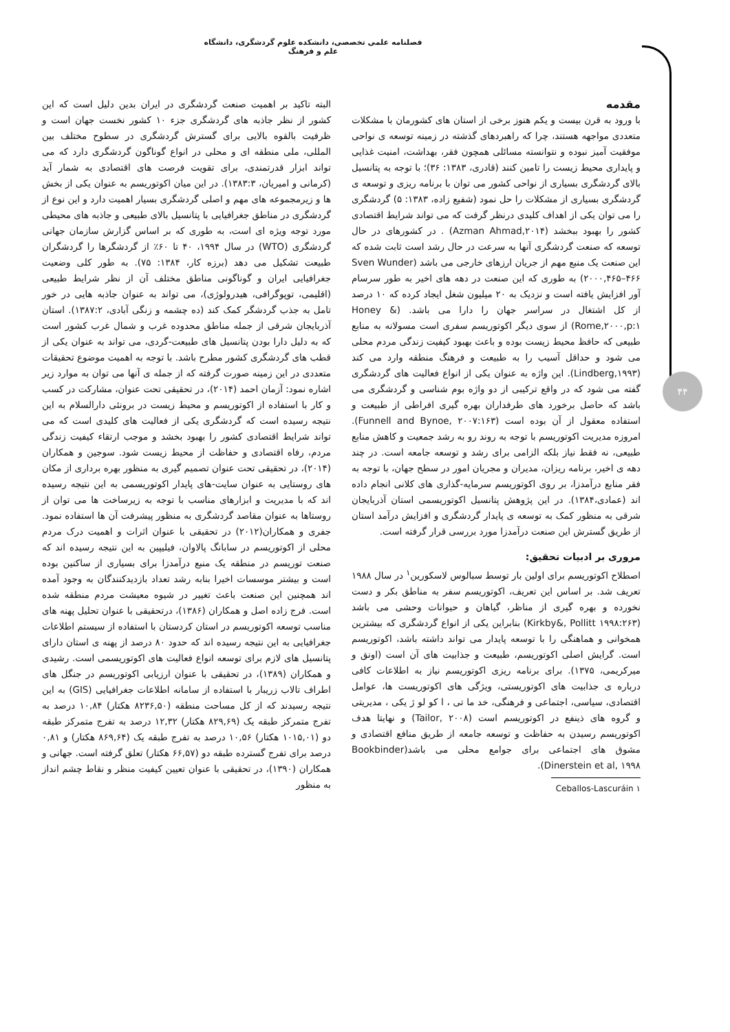فصلنامه علمی تخصصی، دانشکده علوم گردشگری، دانشگاه علم و فرهنگ
۴۴
مقدمه
با ورود به قرن بیست و یکم هنوز برخی از استان های کشورمان با مشکلات متعددی مواجهه هستند، چرا که راهبردهای گذشته در زمینه توسعه ی نواحی موفقیت آمیز نبوده و نتوانسته مسائلی همچون فقر، بهداشت، امنیت غذایی و پایداری محیط زیست را تامین کنند (قادری، ۱۳۸۳: ۳۶)؛ با توجه به پتانسیل بالای گردشگری بسیاری از نواحی کشور می توان با برنامه ریزی و توسعه ی گردشگری بسیاری از مشکلات را حل نمود (شفیع زاده، ۱۳۸۳: ۵) گردشگری را می توان یکی از اهداف کلیدی درنظر گرفت که می تواند شرایط اقتصادی کشور را بهبود ببخشد (Azman Ahmad,۲۰۱۴) . در کشورهای در حال توسعه که صنعت گردشگری آنها به سرعت در حال رشد است ثابت شده که این صنعت یک منبع مهم از جریان ارزهای خارجی می باشد (Sven Wunder ۲۰۰۰,۴۶۵–۴۶۶) به طوری که این صنعت در دهه های اخیر به طور سرسام آور افزایش یافته است و نزدیک به ۲۰ میلیون شغل ایجاد کرده که ۱۰ درصد از کل اشتغال در سراسر جهان را دارا می باشد. (Honey & Rome,۲۰۰۰,p:۱) از سوی دیگر اکوتوریسم سفری است مسولانه به منابع طبیعی که حافظ محیط زیست بوده و باعث بهبود کیفیت زندگی مردم محلی می شود و حداقل آسیب را به طبیعت و فرهنگ منطقه وارد می کند (Lindberg,۱۹۹۳). این واژه به عنوان یکی از انواع فعالیت های گردشگری گفته می شود که در واقع ترکیبی از دو واژه بوم شناسی و گردشگری می باشد که حاصل برخورد های طرفداران بهره گیری افراطی از طبیعت و استفاده معقول از آن بوده است (Funnell and Bynoe, ۲۰۰۷:۱۶۳). امروزه مدیریت اکوتوریسم با توجه به روند رو به رشد جمعیت و کاهش منابع طبیعی، نه فقط نیاز بلکه الزامی برای رشد و توسعه جامعه است. در چند دهه ی اخیر، برنامه ریزان، مدیران و مجریان امور در سطح جهان، با توجه به فقر منابع درآمدزا، بر روی اکوتوریسم سرمایه-گذاری های کلانی انجام داده اند (عمادی،۱۳۸۴). در این پژوهش پتانسیل اکوتوریسمی استان آذربایجان شرقی به منظور کمک به توسعه ی پایدار گردشگری و افزایش درآمد استان از طریق گسترش این صنعت درآمدزا مورد بررسی قرار گرفته است.
مروری بر ادبیات تحقیق:
اصطلاح اکوتوریسم برای اولین بار توسط سبالوس لاسکورین<sup>۱</sup> در سال ۱۹۸۸ تعریف شد. بر اساس این تعریف، اکوتوریسم سفر به مناطق بکر و دست نخورده و بهره گیری از مناظر، گیاهان و حیوانات وحشی می باشد (Kirkby&, Pollitt ۱۹۹۸:۲۶۳) بنابراین یکی از انواع گردشگری که بیشترین همخوانی و هماهنگی را با توسعه پایدار می تواند داشته باشد، اکوتوریسم است. گرایش اصلی اکوتوریسم، طبیعت و جذابیت های آن است (اونق و میرکریمی، ۱۳۷۵). برای برنامه ریزی اکوتوریسم نیاز به اطلاعات کافی درباره ی جذابیت های اکوتوریستی، ویژگی های اکوتوریست ها، عوامل اقتصادی، سیاسی، اجتماعی و فرهنگی، خد ما تی ، ا کو لو ژ یکی ، مدیریتی و گروه های ذینفع در اکوتوریسم است (Tailor, ۲۰۰۸) و نهایتا هدف اکوتوریسم رسیدن به حفاظت و توسعه جامعه از طریق منافع اقتصادی و مشوق های اجتماعی برای جوامع محلی می باشد(Bookbinder Dinerstein et al, ۱۹۹۸).
۱ Ceballos-Lascuráin
البته تاکید بر اهمیت صنعت گردشگری در ایران بدین دلیل است که این کشور از نظر جاذبه های گردشگری جزء ۱۰ کشور نخست جهان است و ظرفیت بالقوه بالایی برای گسترش گردشگری در سطوح مختلف بین المللی، ملی منطقه ای و محلی در انواع گوناگون گردشگری دارد که می تواند ابزار قدرتمندی، برای تقویت فرصت های اقتصادی به شمار آید (کرمانی و امیریان، ۱۳۸۳:۳). در این میان اکوتوریسم به عنوان یکی از بخش ها و زیرمجموعه های مهم و اصلی گردشگری بسیار اهمیت دارد و این نوع از گردشگری در مناطق جغرافیایی با پتانسیل بالای طبیعی و جاذبه های محیطی مورد توجه ویژه ای است، به طوری که بر اساس گزارش سازمان جهانی گردشگری (WTO) در سال ۱۹۹۴، ۴۰ تا ۶۰٪ از گردشگرها را گردشگران طبیعت تشکیل می دهد (برزه کار، ۱۳۸۴: ۷۵). به طور کلی وضعیت جغرافیایی ایران و گوناگونی مناطق مختلف آن از نظر شرایط طبیعی (اقلیمی، توپوگرافی، هیدرولوژی)، می تواند به عنوان جاذبه هایی در خور تامل به جذب گردشگر کمک کند (ده چشمه و زنگی آبادی، ۱۳۸۷:۲). استان آذربایجان شرقی از جمله مناطق محدوده غرب و شمال غرب کشور است که به دلیل دارا بودن پتانسیل های طبیعت-گردی، می تواند به عنوان یکی از قطب های گردشگری کشور مطرح باشد. با توجه به اهمیت موضوع تحقیقات متعددی در این زمینه صورت گرفته که از جمله ی آنها می توان به موارد زیر اشاره نمود: آزمان احمد (۲۰۱۴)، در تحقیقی تحت عنوان، مشارکت در کسب و کار با استفاده از اکوتوریسم و محیط زیست در برونئی دارالسلام به این نتیجه رسیده است که گردشگری یکی از فعالیت های کلیدی است که می تواند شرایط اقتصادی کشور را بهبود بخشد و موجب ارتقاء کیفیت زندگی مردم، رفاه اقتصادی و حفاظت از محیط زیست شود. سوجین و همکاران (۲۰۱۴)، در تحقیقی تحت عنوان تصمیم گیری به منظور بهره برداری از مکان های روستایی به عنوان سایت-های پایدار اکوتوریسمی به این نتیجه رسیده اند که با مدیریت و ابزارهای مناسب با توجه به زیرساخت ها می توان از روستاها به عنوان مقاصد گردشگری به منظور پیشرفت آن ها استفاده نمود. جفری و همکاران(۲۰۱۲) در تحقیقی با عنوان اثرات و اهمیت درک مردم محلی از اکوتوریسم در سابانگ پالاوان، فیلیپین به این نتیجه رسیده اند که صنعت توریسم در منطقه یک منبع درآمدزا برای بسیاری از ساکنین بوده است و بیشتر موسسات اخیرا بنابه رشد تعداد بازدیدکنندگان به وجود آمده اند همچنین این صنعت باعث تغییر در شیوه معیشت مردم منطقه شده است. فرج زاده اصل و همکاران (۱۳۸۶)، درتحقیقی با عنوان تحلیل پهنه های مناسب توسعه اکوتوریسم در استان کردستان با استفاده از سیستم اطلاعات جغرافیایی به این نتیجه رسیده اند که حدود ۸۰ درصد از پهنه ی استان دارای پتانسیل های لازم برای توسعه انواع فعالیت های اکوتوریسمی است. رشیدی و همکاران (۱۳۸۹)، در تحقیقی با عنوان ارزیابی اکوتوریسم در جنگل های اطراف تالاب زریبار با استفاده از سامانه اطلاعات جغرافیایی (GIS) به این نتیجه رسیدند که از کل مساحت منطقه (۸۲۳۶,۵۰ هکتار) ۱۰,۸۴ درصد به تفرج متمرکز طبقه یک (۸۲۹,۶۹ هکتار) ۱۲,۳۲ درصد به تفرج متمرکز طبقه دو (۱۰۱۵,۰۱ هکتار) ۱۰,۵۶ درصد به تفرج طبقه یک (۸۶۹,۶۴ هکتار) و ۰,۸۱ درصد برای تفرج گسترده طبقه دو (۶۶,۵۷ هکتار) تعلق گرفته است. جهانی و همکاران (۱۳۹۰)، در تحقیقی با عنوان تعیین کیفیت منظر و نقاط چشم انداز به منظور